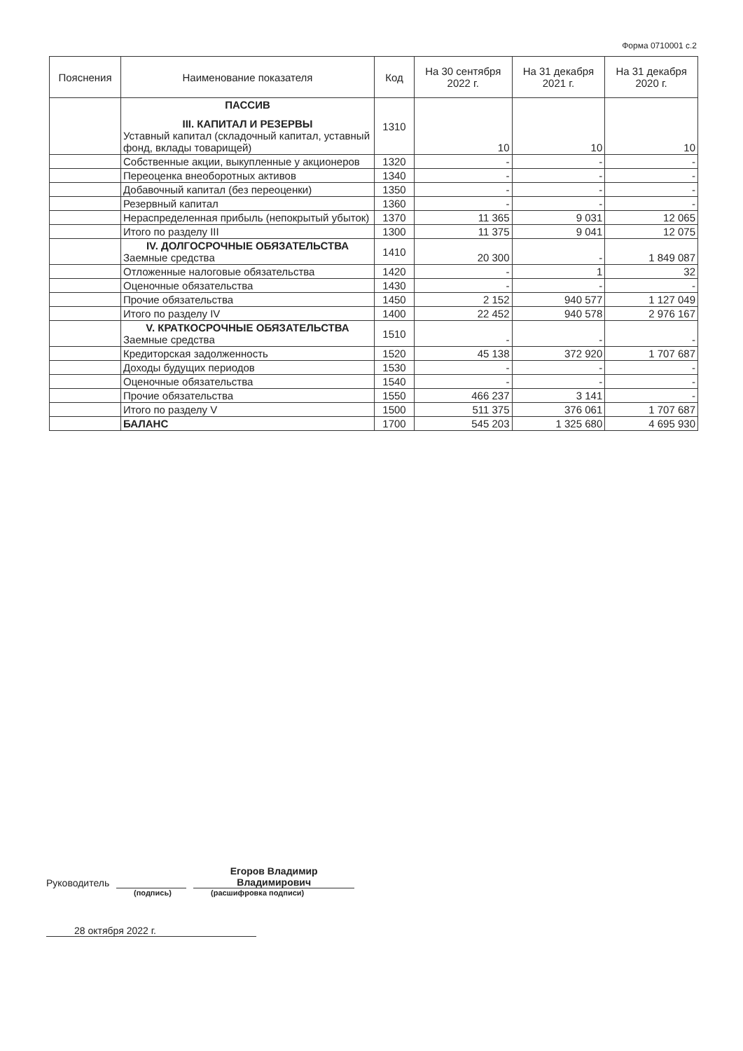Форма 0710001 с.2
| Пояснения | Наименование показателя | Код | На 30 сентября 2022 г. | На 31 декабря 2021 г. | На 31 декабря 2020 г. |
| --- | --- | --- | --- | --- | --- |
| | ПАССИВ III. КАПИТАЛ И РЕЗЕРВЫ Уставный капитал (складочный капитал, уставный фонд, вклады товарищей) | 1310 | 10 | 10 | 10 |
| | Собственные акции, выкупленные у акционеров | 1320 | - | - | - |
| | Переоценка внеоборотных активов | 1340 | - | - | - |
| | Добавочный капитал (без переоценки) | 1350 | - | - | - |
| | Резервный капитал | 1360 | - | - | - |
| | Нераспределенная прибыль (непокрытый убыток) | 1370 | 11 365 | 9 031 | 12 065 |
| | Итого по разделу III | 1300 | 11 375 | 9 041 | 12 075 |
| | IV. ДОЛГОСРОЧНЫЕ ОБЯЗАТЕЛЬСТВА Заемные средства | 1410 | 20 300 | - | 1 849 087 |
| | Отложенные налоговые обязательства | 1420 | - | 1 | 32 |
| | Оценочные обязательства | 1430 | - | - | - |
| | Прочие обязательства | 1450 | 2 152 | 940 577 | 1 127 049 |
| | Итого по разделу IV | 1400 | 22 452 | 940 578 | 2 976 167 |
| | V. КРАТКОСРОЧНЫЕ ОБЯЗАТЕЛЬСТВА Заемные средства | 1510 | - | - | - |
| | Кредиторская задолженность | 1520 | 45 138 | 372 920 | 1 707 687 |
| | Доходы будущих периодов | 1530 | - | - | - |
| | Оценочные обязательства | 1540 | - | - | - |
| | Прочие обязательства | 1550 | 466 237 | 3 141 | - |
| | Итого по разделу V | 1500 | 511 375 | 376 061 | 1 707 687 |
| | БАЛАНС | 1700 | 545 203 | 1 325 680 | 4 695 930 |
Руководитель
Егоров Владимир
Владимирович
(подпись) (расшифровка подписи)
28 октября 2022 г.